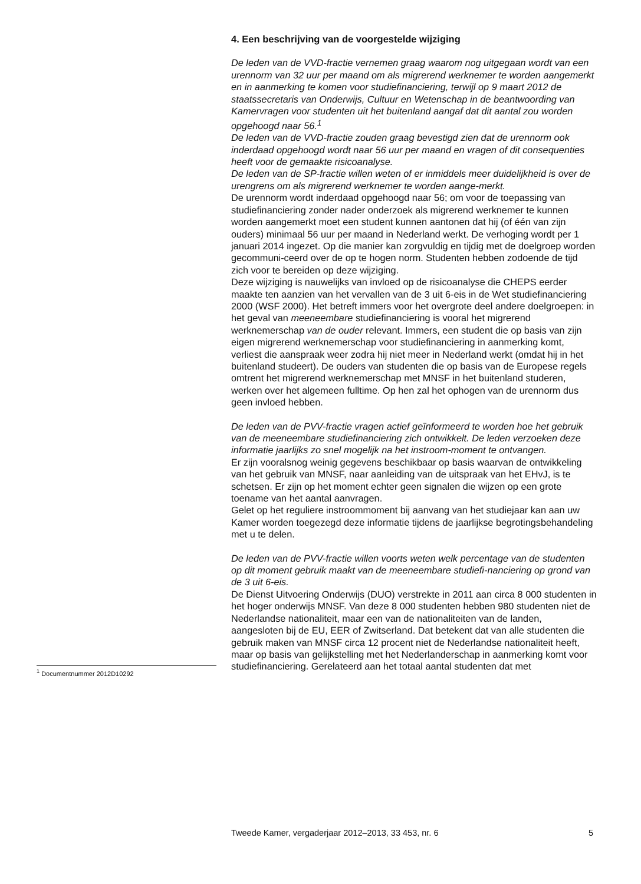4. Een beschrijving van de voorgestelde wijziging
De leden van de VVD-fractie vernemen graag waarom nog uitgegaan wordt van een urennorm van 32 uur per maand om als migrerend werknemer te worden aangemerkt en in aanmerking te komen voor studiefinanciering, terwijl op 9 maart 2012 de staatssecretaris van Onderwijs, Cultuur en Wetenschap in de beantwoording van Kamervragen voor studenten uit het buitenland aangaf dat dit aantal zou worden opgehoogd naar 56.<sup>1</sup>
De leden van de VVD-fractie zouden graag bevestigd zien dat de urennorm ook inderdaad opgehoogd wordt naar 56 uur per maand en vragen of dit consequenties heeft voor de gemaakte risicoanalyse.
De leden van de SP-fractie willen weten of er inmiddels meer duidelijkheid is over de urengrens om als migrerend werknemer te worden aange-merkt.
De urennorm wordt inderdaad opgehoogd naar 56; om voor de toepassing van studiefinanciering zonder nader onderzoek als migrerend werknemer te kunnen worden aangemerkt moet een student kunnen aantonen dat hij (of één van zijn ouders) minimaal 56 uur per maand in Nederland werkt. De verhoging wordt per 1 januari 2014 ingezet. Op die manier kan zorgvuldig en tijdig met de doelgroep worden gecommuni-ceerd over de op te hogen norm. Studenten hebben zodoende de tijd zich voor te bereiden op deze wijziging.
Deze wijziging is nauwelijks van invloed op de risicoanalyse die CHEPS eerder maakte ten aanzien van het vervallen van de 3 uit 6-eis in de Wet studiefinanciering 2000 (WSF 2000). Het betreft immers voor het overgrote deel andere doelgroepen: in het geval van meeneembare studiefinanciering is vooral het migrerend werknemerschap van de ouder relevant. Immers, een student die op basis van zijn eigen migrerend werknemerschap voor studiefinanciering in aanmerking komt, verliest die aanspraak weer zodra hij niet meer in Nederland werkt (omdat hij in het buitenland studeert). De ouders van studenten die op basis van de Europese regels omtrent het migrerend werknemerschap met MNSF in het buitenland studeren, werken over het algemeen fulltime. Op hen zal het ophogen van de urennorm dus geen invloed hebben.
De leden van de PVV-fractie vragen actief geïnformeerd te worden hoe het gebruik van de meeneembare studiefinanciering zich ontwikkelt. De leden verzoeken deze informatie jaarlijks zo snel mogelijk na het instroom-moment te ontvangen.
Er zijn vooralsnog weinig gegevens beschikbaar op basis waarvan de ontwikkeling van het gebruik van MNSF, naar aanleiding van de uitspraak van het EHvJ, is te schetsen. Er zijn op het moment echter geen signalen die wijzen op een grote toename van het aantal aanvragen.
Gelet op het reguliere instroommoment bij aanvang van het studiejaar kan aan uw Kamer worden toegezegd deze informatie tijdens de jaarlijkse begrotingsbehandeling met u te delen.
De leden van de PVV-fractie willen voorts weten welk percentage van de studenten op dit moment gebruik maakt van de meeneembare studiefi-nanciering op grond van de 3 uit 6-eis.
De Dienst Uitvoering Onderwijs (DUO) verstrekte in 2011 aan circa 8 000 studenten in het hoger onderwijs MNSF. Van deze 8 000 studenten hebben 980 studenten niet de Nederlandse nationaliteit, maar een van de nationaliteiten van de landen, aangesloten bij de EU, EER of Zwitserland. Dat betekent dat van alle studenten die gebruik maken van MNSF circa 12 procent niet de Nederlandse nationaliteit heeft, maar op basis van gelijkstelling met het Nederlanderschap in aanmerking komt voor studiefinanciering. Gerelateerd aan het totaal aantal studenten dat met
<sup>1</sup> Documentnummer 2012D10292
Tweede Kamer, vergaderjaar 2012–2013, 33 453, nr. 6 5